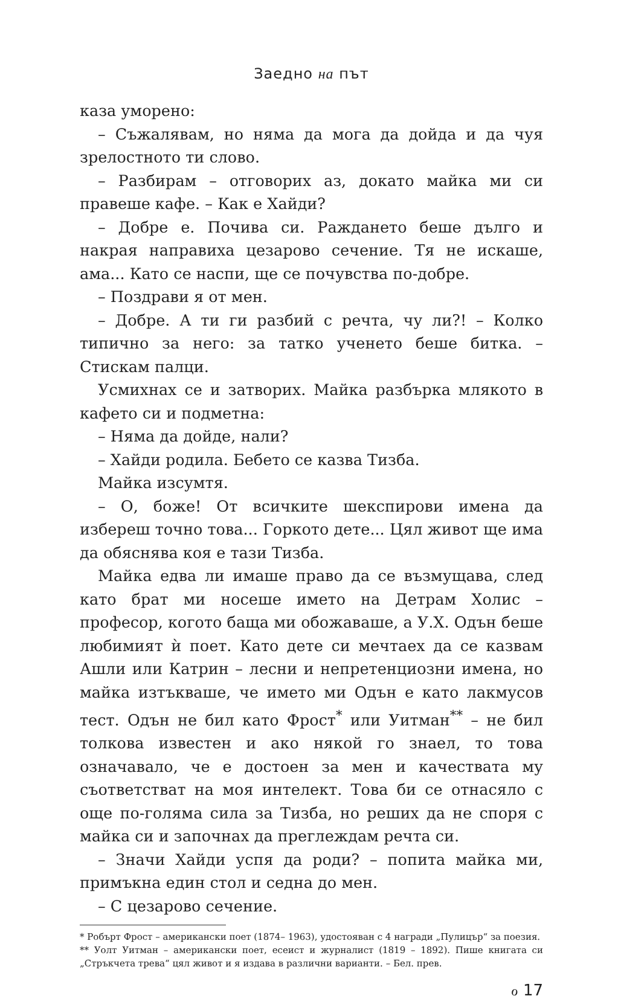Заедно на път
каза уморено:
– Съжалявам, но няма да мога да дойда и да чуя зрелостното ти слово.
– Разбирам – отговорих аз, докато майка ми си правеше кафе. – Как е Хайди?
– Добре е. Почива си. Раждането беше дълго и накрая направиха цезарово сечение. Тя не искаше, ама... Като се наспи, ще се почувства по-добре.
– Поздрави я от мен.
– Добре. А ти ги разбий с речта, чу ли?! – Колко типично за него: за татко ученето беше битка. – Стискам палци.
Усмихнах се и затворих. Майка разбърка млякото в кафето си и подметна:
– Няма да дойде, нали?
– Хайди родила. Бебето се казва Тизба.
Майка изсумтя.
– О, боже! От всичките шекспирови имена да избереш точно това... Горкото дете... Цял живот ще има да обяснява коя е тази Тизба.
Майка едва ли имаше право да се възмущава, след като брат ми носеше името на Детрам Холис – професор, когото баща ми обожаваше, а У.Х. Одън беше любимият ѝ поет. Като дете си мечтаех да се казвам Ашли или Катрин – лесни и непретенциозни имена, но майка изтъкваше, че името ми Одън е като лакмусов тест. Одън не бил като Фрост<sup>*</sup> или Уитман<sup>**</sup> – не бил толкова известен и ако някой го знаел, то това означавало, че е достоен за мен и качествата му съответстват на моя интелект. Това би се отнасяло с още по-голяма сила за Тизба, но реших да не споря с майка си и започнах да преглеждам речта си.
– Значи Хайди успя да роди? – попита майка ми, примъкна един стол и седна до мен.
– С цезарово сечение.
* Робърт Фрост – американски поет (1874– 1963), удостояван с 4 награди „Пулицър“ за поезия.
** Уолт Уитман – американски поет, есеист и журналист (1819 – 1892). Пише книгата си „Стръкчета трева“ цял живот и я издава в различни варианти. – Бел. прев.
ℴ 17